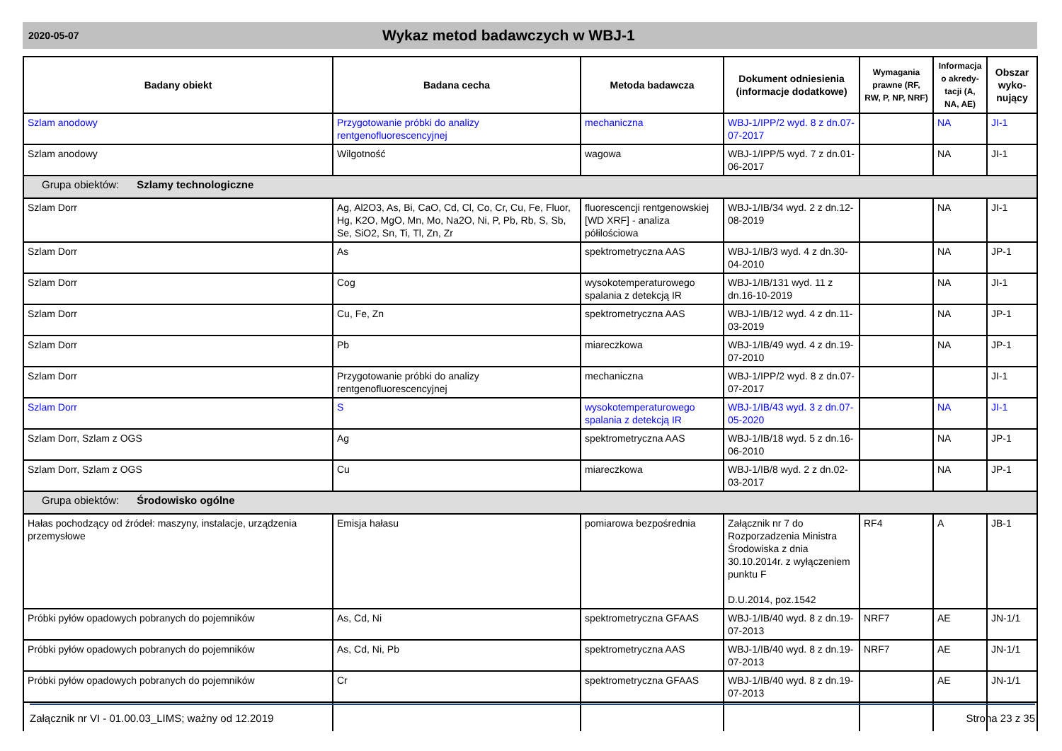2020-05-07 Wykaz metod badawczych w WBJ-1
| Badany obiekt | Badana cecha | Metoda badawcza | Dokument odniesienia (informacje dodatkowe) | Wymagania prawne (RF, RW, P, NP, NRF) | Informacja o akredy-tacji (A, NA, AE) | Obszar wyko-nujący |
| --- | --- | --- | --- | --- | --- | --- |
| Szlam anodowy | Przygotowanie próbki do analizy rentgenofluorescencyjnej | mechaniczna | WBJ-1/IPP/2 wyd. 8 z dn.07-07-2017 | | NA | JI-1 |
| Szlam anodowy | Wilgotność | wagowa | WBJ-1/IPP/5 wyd. 7 z dn.01-06-2017 | | NA | JI-1 |
| Grupa obiektów: Szlamy technologiczne | | | | | | |
| Szlam Dorr | Ag, Al2O3, As, Bi, CaO, Cd, Cl, Co, Cr, Cu, Fe, Fluor, Hg, K2O, MgO, Mn, Mo, Na2O, Ni, P, Pb, Rb, S, Sb, Se, SiO2, Sn, Ti, Tl, Zn, Zr | fluorescencji rentgenowskiej [WD XRF] - analiza półilościowa | WBJ-1/IB/34 wyd. 2 z dn.12-08-2019 | | NA | JI-1 |
| Szlam Dorr | As | spektrometryczna AAS | WBJ-1/IB/3 wyd. 4 z dn.30-04-2010 | | NA | JP-1 |
| Szlam Dorr | Cog | wysokotemperaturowego spalania z detekcją IR | WBJ-1/IB/131 wyd. 11 z dn.16-10-2019 | | NA | JI-1 |
| Szlam Dorr | Cu, Fe, Zn | spektrometryczna AAS | WBJ-1/IB/12 wyd. 4 z dn.11-03-2019 | | NA | JP-1 |
| Szlam Dorr | Pb | miareczkowa | WBJ-1/IB/49 wyd. 4 z dn.19-07-2010 | | NA | JP-1 |
| Szlam Dorr | Przygotowanie próbki do analizy rentgenofluorescencyjnej | mechaniczna | WBJ-1/IPP/2 wyd. 8 z dn.07-07-2017 | | | JI-1 |
| Szlam Dorr | S | wysokotemperaturowego spalania z detekcją IR | WBJ-1/IB/43 wyd. 3 z dn.07-05-2020 | | NA | JI-1 |
| Szlam Dorr, Szlam z OGS | Ag | spektrometryczna AAS | WBJ-1/IB/18 wyd. 5 z dn.16-06-2010 | | NA | JP-1 |
| Szlam Dorr, Szlam z OGS | Cu | miareczkowa | WBJ-1/IB/8 wyd. 2 z dn.02-03-2017 | | NA | JP-1 |
| Grupa obiektów: Środowisko ogólne | | | | | | |
| Hałas pochodzący od źródeł: maszyny, instalacje, urządzenia przemysłowe | Emisja hałasu | pomiarowa bezpośrednia | Załącznik nr 7 do Rozporzadzenia Ministra Środowiska z dnia 30.10.2014r. z wyłączeniem punktu F D.U.2014, poz.1542 | RF4 | A | JB-1 |
| Próbki pyłów opadowych pobranych do pojemników | As, Cd, Ni | spektrometryczna GFAAS | WBJ-1/IB/40 wyd. 8 z dn.19-07-2013 | NRF7 | AE | JN-1/1 |
| Próbki pyłów opadowych pobranych do pojemników | As, Cd, Ni, Pb | spektrometryczna AAS | WBJ-1/IB/40 wyd. 8 z dn.19-07-2013 | NRF7 | AE | JN-1/1 |
| Próbki pyłów opadowych pobranych do pojemników | Cr | spektrometryczna GFAAS | WBJ-1/IB/40 wyd. 8 z dn.19-07-2013 | | AE | JN-1/1 |
Załącznik nr VI - 01.00.03_LIMS; ważny od 12.2019 Strona 23 z 35